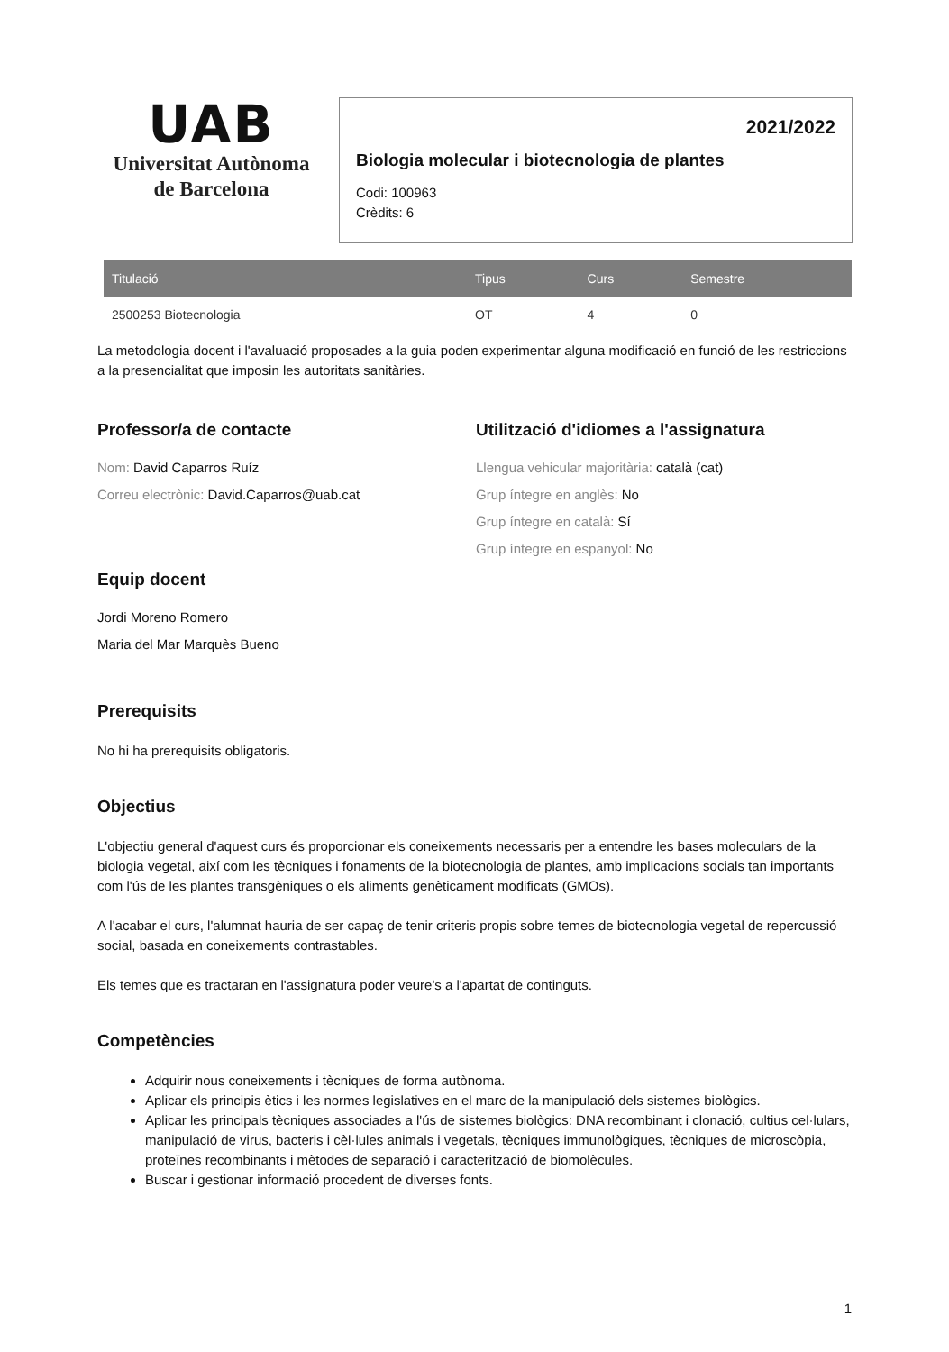UAB
Universitat Autònoma
de Barcelona
2021/2022
Biologia molecular i biotecnologia de plantes
Codi: 100963
Crèdits: 6
| Titulació | Tipus | Curs | Semestre |
| --- | --- | --- | --- |
| 2500253 Biotecnologia | OT | 4 | 0 |
La metodologia docent i l'avaluació proposades a la guia poden experimentar alguna modificació en funció de les restriccions a la presencialitat que imposin les autoritats sanitàries.
Professor/a de contacte
Nom: David Caparros Ruíz
Correu electrònic: David.Caparros@uab.cat
Equip docent
Jordi Moreno Romero
Maria del Mar Marquès Bueno
Utilització d'idiomes a l'assignatura
Llengua vehicular majoritària: català (cat)
Grup íntegre en anglès: No
Grup íntegre en català: Sí
Grup íntegre en espanyol: No
Prerequisits
No hi ha prerequisits obligatoris.
Objectius
L'objectiu general d'aquest curs és proporcionar els coneixements necessaris per a entendre les bases moleculars de la biologia vegetal, així com les tècniques i fonaments de la biotecnologia de plantes, amb implicacions socials tan importants com l'ús de les plantes transgèniques o els aliments genèticament modificats (GMOs).
A l'acabar el curs, l'alumnat hauria de ser capaç de tenir criteris propis sobre temes de biotecnologia vegetal de repercussió social, basada en coneixements contrastables.
Els temes que es tractaran en l'assignatura poder veure's a l'apartat de continguts.
Competències
Adquirir nous coneixements i tècniques de forma autònoma.
Aplicar els principis ètics i les normes legislatives en el marc de la manipulació dels sistemes biològics.
Aplicar les principals tècniques associades a l'ús de sistemes biològics: DNA recombinant i clonació, cultius cel·lulars, manipulació de virus, bacteris i cèl·lules animals i vegetals, tècniques immunològiques, tècniques de microscòpia, proteïnes recombinants i mètodes de separació i caracterització de biomolècules.
Buscar i gestionar informació procedent de diverses fonts.
1